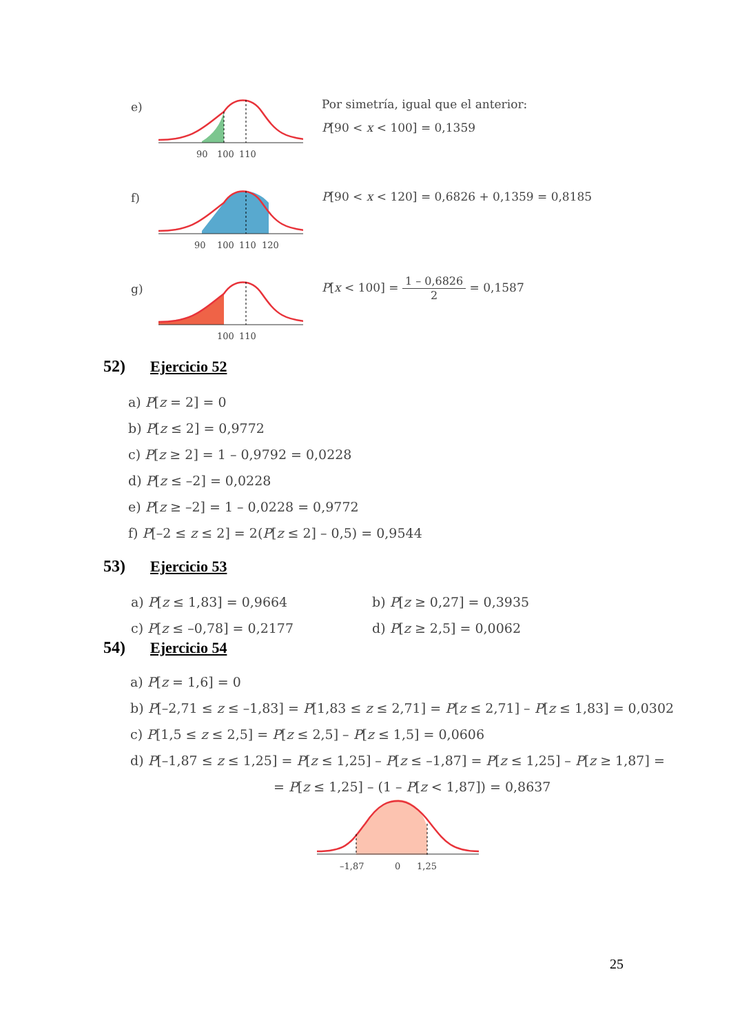e)
90
100
110
Por simetría, igual que el anterior:
P[90 < x < 100] = 0,1359
f)
90
100
110
120
P[90 < x < 120] = 0,6826 + 0,1359 = 0,8185
g)
100
110
P[x < 100] = 1 – 0,6826 2 = 0,1587
52) Ejercicio 52
a) P[z = 2] = 0
b) P[z ≤ 2] = 0,9772
c) P[z ≥ 2] = 1 – 0,9792 = 0,0228
d) P[z ≤ –2] = 0,0228
e) P[z ≥ –2] = 1 – 0,0228 = 0,9772
f) P[–2 ≤ z ≤ 2] = 2(P[z ≤ 2] – 0,5) = 0,9544
53) Ejercicio 53
a) P[z ≤ 1,83] = 0,9664
b) P[z ≥ 0,27] = 0,3935
c) P[z ≤ –0,78] = 0,2177
d) P[z ≥ 2,5] = 0,0062
54) Ejercicio 54
a) P[z = 1,6] = 0
b) P[–2,71 ≤ z ≤ –1,83] = P[1,83 ≤ z ≤ 2,71] = P[z ≤ 2,71] – P[z ≤ 1,83] = 0,0302
c) P[1,5 ≤ z ≤ 2,5] = P[z ≤ 2,5] – P[z ≤ 1,5] = 0,0606
d) P[–1,87 ≤ z ≤ 1,25] = P[z ≤ 1,25] – P[z ≤ –1,87] = P[z ≤ 1,25] – P[z ≥ 1,87] =
= P[z ≤ 1,25] – (1 – P[z < 1,87]) = 0,8637
–1,87
0
1,25
25